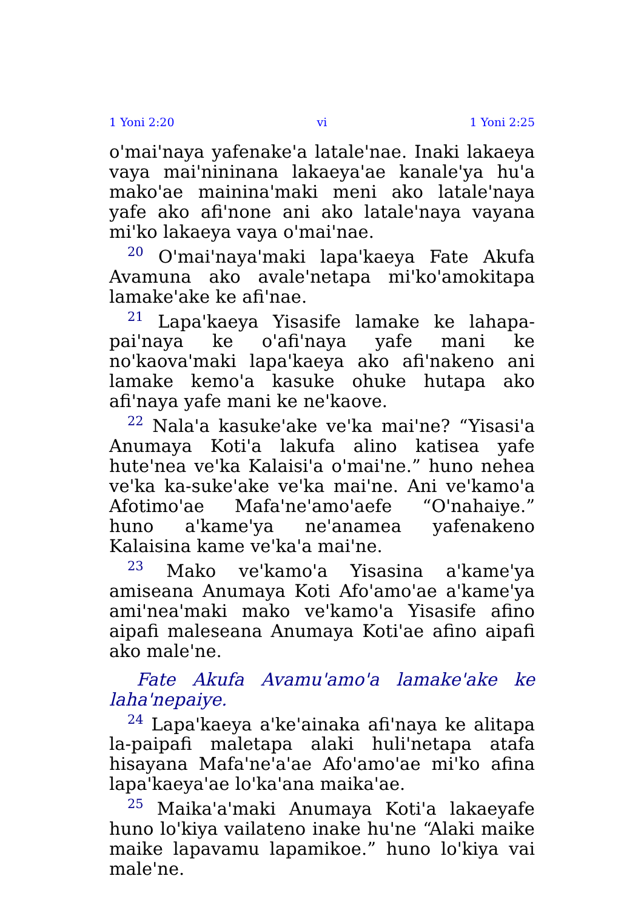1 Yoni 2:20 vi 1 Yoni 2:25
o'mai'naya yafenake'a latale'nae. Inaki lakaeya vaya mai'nininana lakaeya'ae kanale'ya hu'a mako'ae mainina'maki meni ako latale'naya yafe ako afi'none ani ako latale'naya vayana mi'ko lakaeya vaya o'mai'nae.
<sup>20</sup> O'mai'naya'maki lapa'kaeya Fate Akufa Avamuna ako avale'netapa mi'ko'amokitapa lamake'ake ke afi'nae.
<sup>21</sup> Lapa'kaeya Yisasife lamake ke lahapa-pai'naya ke o'afi'naya yafe mani ke no'kaova'maki lapa'kaeya ako afi'nakeno ani lamake kemo'a kasuke ohuke hutapa ako afi'naya yafe mani ke ne'kaove.
<sup>22</sup> Nala'a kasuke'ake ve'ka mai'ne? “Yisasi'a Anumaya Koti'a lakufa alino katisea yafe hute'nea ve'ka Kalaisi'a o'mai'ne.” huno nehea ve'ka ka-suke'ake ve'ka mai'ne. Ani ve'kamo'a Afotimo'ae Mafa'ne'amo'aefe “O'nahaiye.” huno a'kame'ya ne'anamea yafenakeno Kalaisina kame ve'ka'a mai'ne.
<sup>23</sup> Mako ve'kamo'a Yisasina a'kame'ya amiseana Anumaya Koti Afo'amo'ae a'kame'ya ami'nea'maki mako ve'kamo'a Yisasife afino aipafi maleseana Anumaya Koti'ae afino aipafi ako male'ne.
Fate Akufa Avamu'amo'a lamake'ake ke laha'nepaiye.
<sup>24</sup> Lapa'kaeya a'ke'ainaka afi'naya ke alitapa la-paipafi maletapa alaki huli'netapa atafa hisayana Mafa'ne'a'ae Afo'amo'ae mi'ko afina lapa'kaeya'ae lo'ka'ana maika'ae.
<sup>25</sup> Maika'a'maki Anumaya Koti'a lakaeyafe huno lo'kiya vailateno inake hu'ne “Alaki maike maike lapavamu lapamikoe.” huno lo'kiya vai male'ne.